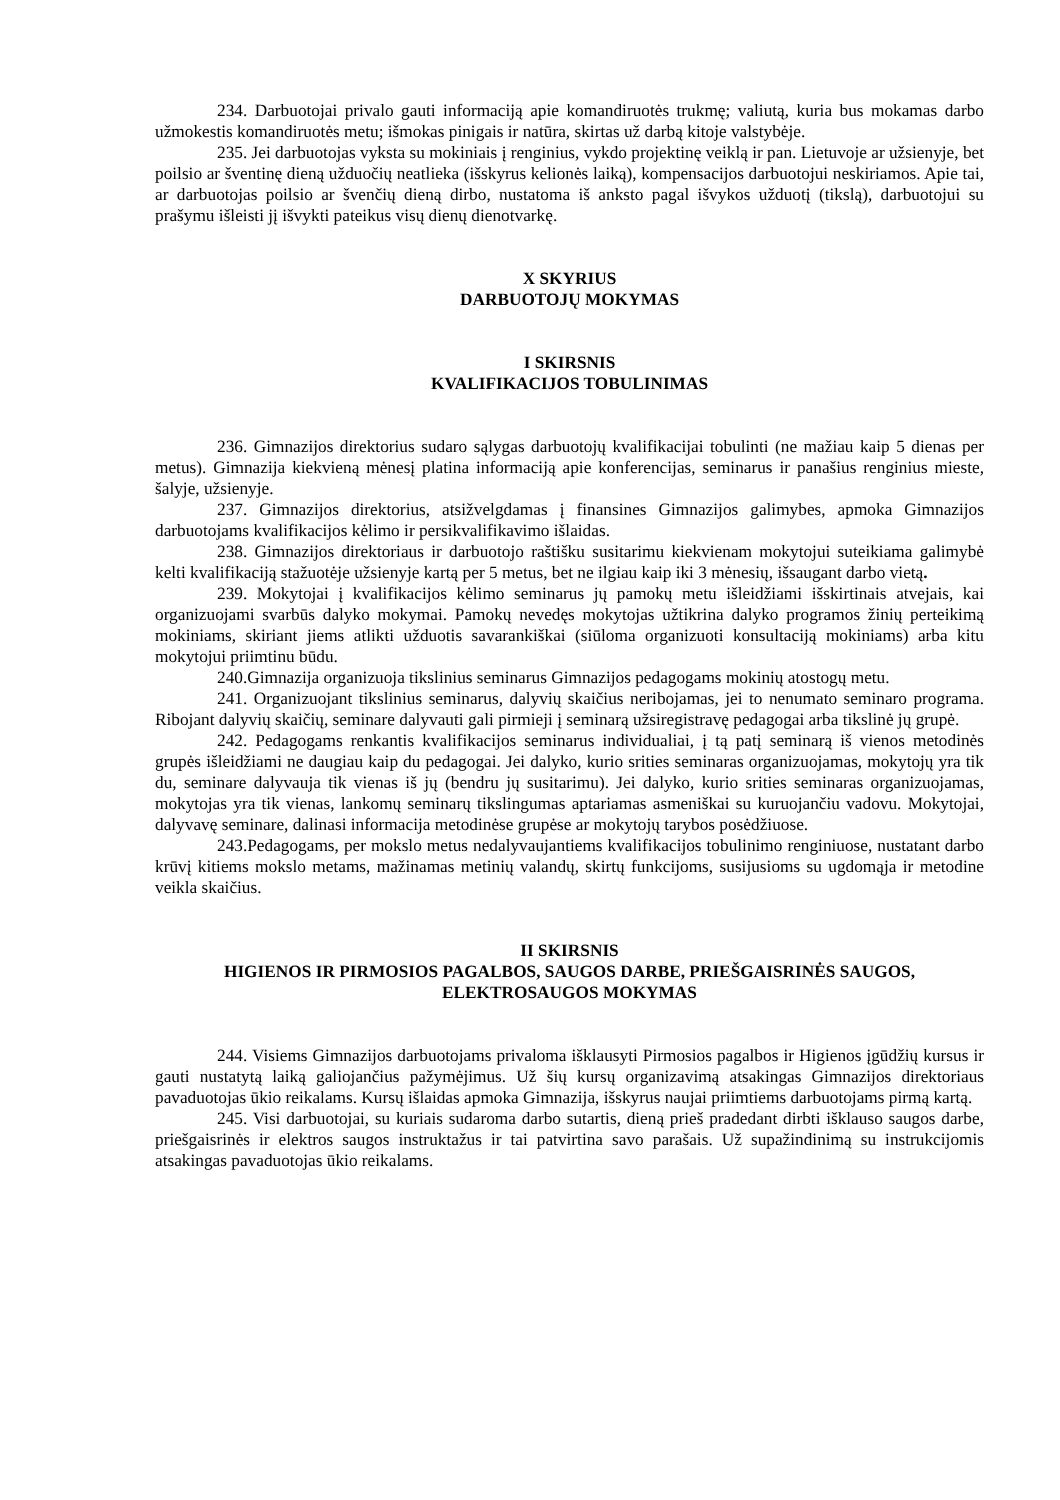234. Darbuotojai privalo gauti informaciją apie komandiruotės trukmę; valiutą, kuria bus mokamas darbo užmokestis komandiruotės metu; išmokas pinigais ir natūra, skirtas už darbą kitoje valstybėje.
235. Jei darbuotojas vyksta su mokiniais į renginius, vykdo projektinę veiklą ir pan. Lietuvoje ar užsienyje, bet poilsio ar šventinę dieną užduočių neatlieka (išskyrus kelionės laiką), kompensacijos darbuotojui neskiriamos. Apie tai, ar darbuotojas poilsio ar švenčių dieną dirbo, nustatoma iš anksto pagal išvykos užduotį (tikslą), darbuotojui su prašymu išleisti jį išvykti pateikus visų dienų dienotvarkę.
X SKYRIUS
DARBUOTOJŲ MOKYMAS
I SKIRSNIS
KVALIFIKACIJOS TOBULINIMAS
236. Gimnazijos direktorius sudaro sąlygas darbuotojų kvalifikacijai tobulinti (ne mažiau kaip 5 dienas per metus). Gimnazija kiekvieną mėnesį platina informaciją apie konferencijas, seminarus ir panašius renginius mieste, šalyje, užsienyje.
237. Gimnazijos direktorius, atsižvelgdamas į finansines Gimnazijos galimybes, apmoka Gimnazijos darbuotojams kvalifikacijos kėlimo ir persikvalifikavimo išlaidas.
238. Gimnazijos direktoriaus ir darbuotojo raštišku susitarimu kiekvienam mokytojui suteikiama galimybė kelti kvalifikaciją stažuotėje užsienyje kartą per 5 metus, bet ne ilgiau kaip iki 3 mėnesių, išsaugant darbo vietą.
239. Mokytojai į kvalifikacijos kėlimo seminarus jų pamokų metu išleidžiami išskirtinais atvejais, kai organizuojami svarbūs dalyko mokymai. Pamokų nevedęs mokytojas užtikrina dalyko programos žinių perteikimą mokiniams, skiriant jiems atlikti užduotis savarankiškai (siūloma organizuoti konsultaciją mokiniams) arba kitu mokytojui priimtinu būdu.
240.Gimnazija organizuoja tikslinius seminarus Gimnazijos pedagogams mokinių atostogų metu.
241. Organizuojant tikslinius seminarus, dalyvių skaičius neribojamas, jei to nenumato seminaro programa. Ribojant dalyvių skaičių, seminare dalyvauti gali pirmieji į seminarą užsiregistravę pedagogai arba tikslinė jų grupė.
242. Pedagogams renkantis kvalifikacijos seminarus individualiai, į tą patį seminarą iš vienos metodinės grupės išleidžiami ne daugiau kaip du pedagogai. Jei dalyko, kurio srities seminaras organizuojamas, mokytojų yra tik du, seminare dalyvauja tik vienas iš jų (bendru jų susitarimu). Jei dalyko, kurio srities seminaras organizuojamas, mokytojas yra tik vienas, lankomų seminarų tikslingumas aptariamas asmeniškai su kuruojančiu vadovu. Mokytojai, dalyvavę seminare, dalinasi informacija metodinėse grupėse ar mokytojų tarybos posėdžiuose.
243.Pedagogams, per mokslo metus nedalyvaujantiems kvalifikacijos tobulinimo renginiuose, nustatant darbo krūvį kitiems mokslo metams, mažinamas metinių valandų, skirtų funkcijoms, susijusioms su ugdomąja ir metodine veikla skaičius.
II SKIRSNIS
HIGIENOS IR PIRMOSIOS PAGALBOS, SAUGOS DARBE, PRIEŠGAISRINĖS SAUGOS, ELEKTROSAUGOS MOKYMAS
244. Visiems Gimnazijos darbuotojams privaloma išklausyti Pirmosios pagalbos ir Higienos įgūdžių kursus ir gauti nustatytą laiką galiojančius pažymėjimus. Už šių kursų organizavimą atsakingas Gimnazijos direktoriaus pavaduotojas ūkio reikalams. Kursų išlaidas apmoka Gimnazija, išskyrus naujai priimtiems darbuotojams pirmą kartą.
245. Visi darbuotojai, su kuriais sudaroma darbo sutartis, dieną prieš pradedant dirbti išklauso saugos darbe, priešgaisrinės ir elektros saugos instruktažus ir tai patvirtina savo parašais. Už supažindinimą su instrukcijomis atsakingas pavaduotojas ūkio reikalams.